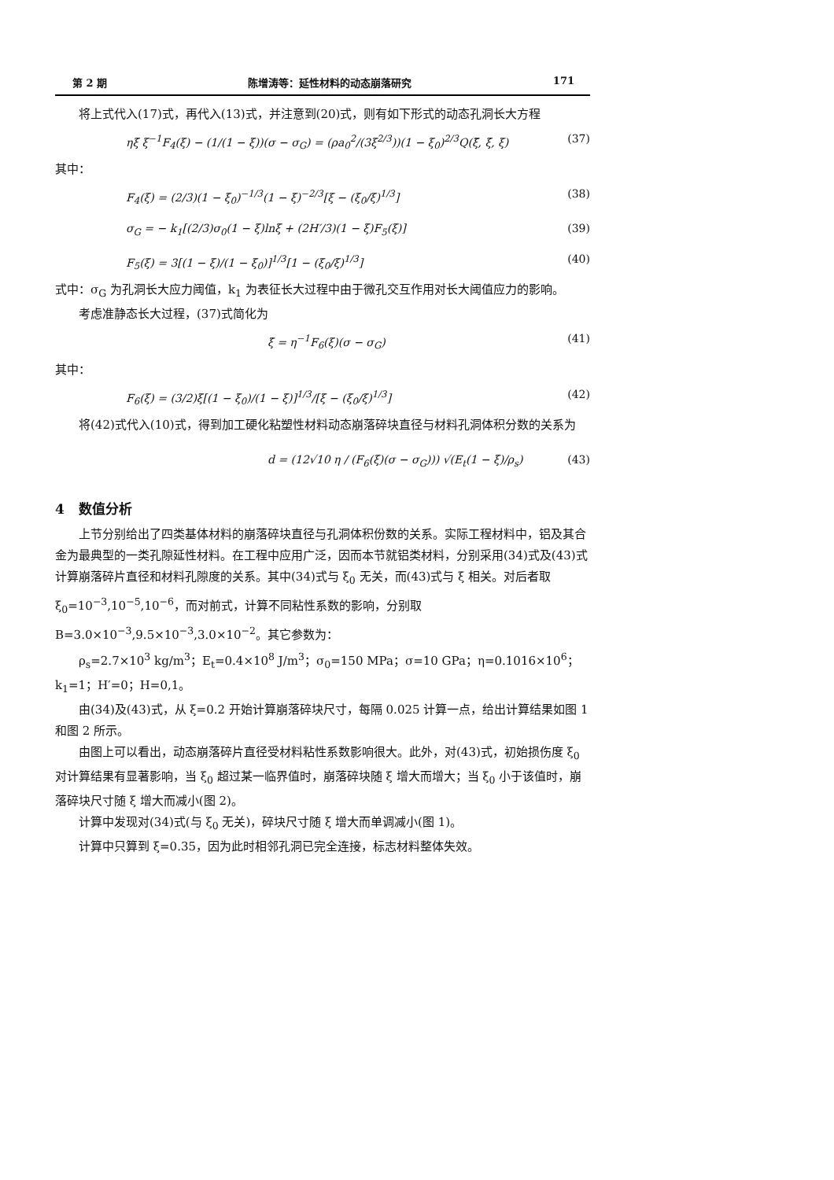第 2 期 陈增涛等：延性材料的动态崩落研究 171
将上式代入(17)式，再代入(13)式，并注意到(20)式，则有如下形式的动态孔洞长大方程
ηξ̇ ξ<sup>−1</sup>F<sub>4</sub>(ξ) − (1/(1 − ξ))(σ − σ<sub>G</sub>) = (ρa<sub>0</sub><sup>2</sup>/(3ξ<sup>2/3</sup>))(1 − ξ<sub>0</sub>)<sup>2/3</sup>Q(ξ̈, ξ̇, ξ) (37)
其中：
F<sub>4</sub>(ξ) = (2/3)(1 − ξ<sub>0</sub>)<sup>−1/3</sup>(1 − ξ)<sup>−2/3</sup>[ξ − (ξ<sub>0</sub>/ξ)<sup>1/3</sup>] (38)
σ<sub>G</sub> = − k<sub>1</sub>[(2/3)σ<sub>0</sub>(1 − ξ)lnξ + (2H′/3)(1 − ξ)F<sub>5</sub>(ξ)] (39)
F<sub>5</sub>(ξ) = 3[(1 − ξ)/(1 − ξ<sub>0</sub>)]<sup>1/3</sup>[1 − (ξ<sub>0</sub>/ξ)<sup>1/3</sup>] (40)
式中：σ<sub>G</sub> 为孔洞长大应力阈值，k<sub>1</sub> 为表征长大过程中由于微孔交互作用对长大阈值应力的影响。
考虑准静态长大过程，(37)式简化为
ξ̇ = η<sup>−1</sup>F<sub>6</sub>(ξ)(σ − σ<sub>G</sub>) (41)
其中：
F<sub>6</sub>(ξ) = (3/2)ξ[(1 − ξ<sub>0</sub>)/(1 − ξ)]<sup>1/3</sup>/[ξ − (ξ<sub>0</sub>/ξ)<sup>1/3</sup>] (42)
将(42)式代入(10)式，得到加工硬化粘塑性材料动态崩落碎块直径与材料孔洞体积分数的关系为
d = (12√10 η / (F<sub>6</sub>(ξ)(σ − σ<sub>G</sub>))) √(E<sub>t</sub>(1 − ξ)/ρ<sub>s</sub>) (43)
4 数值分析
上节分别给出了四类基体材料的崩落碎块直径与孔洞体积份数的关系。实际工程材料中，铝及其合金为最典型的一类孔隙延性材料。在工程中应用广泛，因而本节就铝类材料，分别采用(34)式及(43)式计算崩落碎片直径和材料孔隙度的关系。其中(34)式与 ξ<sub>0</sub> 无关，而(43)式与 ξ 相关。对后者取 ξ<sub>0</sub>=10<sup>−3</sup>,10<sup>−5</sup>,10<sup>−6</sup>，而对前式，计算不同粘性系数的影响，分别取 B=3.0×10<sup>−3</sup>,9.5×10<sup>−3</sup>,3.0×10<sup>−2</sup>。其它参数为：
ρ<sub>s</sub>=2.7×10<sup>3</sup> kg/m<sup>3</sup>；E<sub>t</sub>=0.4×10<sup>8</sup> J/m<sup>3</sup>；σ<sub>0</sub>=150 MPa；σ=10 GPa；η=0.1016×10<sup>6</sup>；k<sub>1</sub>=1；H′=0；H=0,1。
由(34)及(43)式，从 ξ=0.2 开始计算崩落碎块尺寸，每隔 0.025 计算一点，给出计算结果如图 1 和图 2 所示。
由图上可以看出，动态崩落碎片直径受材料粘性系数影响很大。此外，对(43)式，初始损伤度 ξ<sub>0</sub> 对计算结果有显著影响，当 ξ<sub>0</sub> 超过某一临界值时，崩落碎块随 ξ 增大而增大；当 ξ<sub>0</sub> 小于该值时，崩落碎块尺寸随 ξ 增大而减小(图 2)。
计算中发现对(34)式(与 ξ<sub>0</sub> 无关)，碎块尺寸随 ξ 增大而单调减小(图 1)。
计算中只算到 ξ=0.35，因为此时相邻孔洞已完全连接，标志材料整体失效。